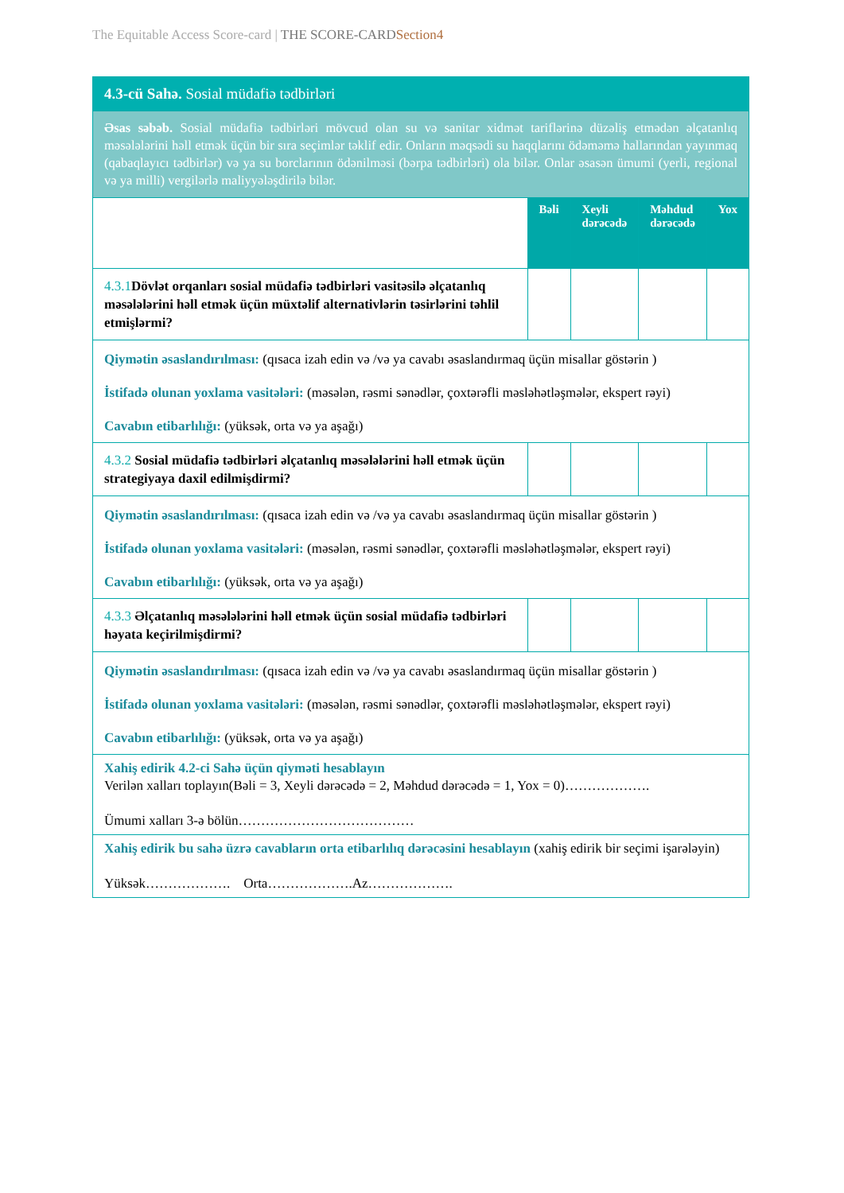The Equitable Access Score-card | THE SCORE-CARD Section4
| 4.3-cü Sahə. Sosial müdafiə tədbirləri | | | | |
| Əsas səbəb. Sosial müdafiə tədbirləri mövcud olan su və sanitar xidmət tariflərinə düzəliş etmədən əlçatanlıq məsələlərini həll etmək üçün bir sıra seçimlər təklif edir. Onların məqsədi su haqqlarını ödəməmə hallarından yayınmaq (qabaqlayıcı tədbirlər) və ya su borclarının ödənilməsi (bərpa tədbirləri) ola bilər. Onlar əsasən ümumi (yerli, regional və ya milli) vergilərlə maliyyələşdirilə bilər. | | | | |
| | Bəli | Xeyli dərəcədə | Məhdud dərəcədə | Yox |
| 4.3.1 Dövlət orqanları sosial müdafiə tədbirləri vasitəsilə əlçatanlıq məsələlərini həll etmək üçün müxtəlif alternativlərin təsirlərini təhlil etmişlərmi? | | | | |
| Qiymətin əsaslandırılması: (qısaca izah edin və /və ya cavabı əsaslandırmaq üçün misallar göstərin ) İstifadə olunan yoxlama vasitələri: (məsələn, rəsmi sənədlər, çoxtərəfli məsləhətləşmələr, ekspert rəyi) Cavabın etibarlılığı: (yüksək, orta və ya aşağı) | | | | |
| 4.3.2 Sosial müdafiə tədbirləri əlçatanlıq məsələlərini həll etmək üçün strategiyaya daxil edilmişdirmi? | | | | |
| Qiymətin əsaslandırılması: (qısaca izah edin və /və ya cavabı əsaslandırmaq üçün misallar göstərin ) İstifadə olunan yoxlama vasitələri: (məsələn, rəsmi sənədlər, çoxtərəfli məsləhətləşmələr, ekspert rəyi) Cavabın etibarlılığı: (yüksək, orta və ya aşağı) | | | | |
| 4.3.3 Əlçatanlıq məsələlərini həll etmək üçün sosial müdafiə tədbirləri həyata keçirilmişdirmi? | | | | |
| Qiymətin əsaslandırılması: (qısaca izah edin və /və ya cavabı əsaslandırmaq üçün misallar göstərin ) İstifadə olunan yoxlama vasitələri: (məsələn, rəsmi sənədlər, çoxtərəfli məsləhətləşmələr, ekspert rəyi) Cavabın etibarlılığı: (yüksək, orta və ya aşağı) | | | | |
| Xahiş edirik 4.2-ci Sahə üçün qiyməti hesablayın Verilən xalları toplayın(Bəli = 3, Xeyli dərəcədə = 2, Məhdud dərəcədə = 1, Yox = 0)………………. Ümumi xalları 3-ə bölün………………………………… | | | | |
| Xahiş edirik bu sahə üzrə cavabların orta etibarlılıq dərəcəsini hesablayın (xahiş edirik bir seçimi işarələyin) Yüksək………………. Orta……………….Az………………. | | | | |